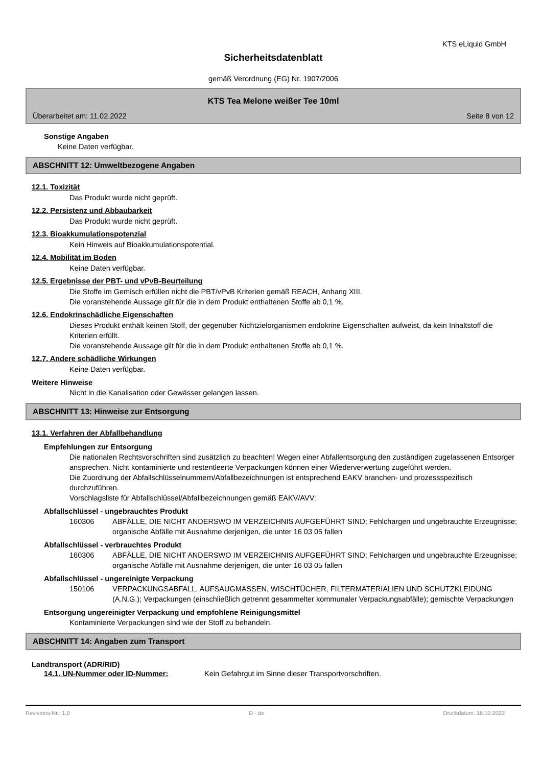KTS eLiquid GmbH
Sicherheitsdatenblatt
gemäß Verordnung (EG) Nr. 1907/2006
KTS Tea Melone weißer Tee 10ml
Überarbeitet am: 11.02.2022 Seite 8 von 12
Sonstige Angaben
Keine Daten verfügbar.
ABSCHNITT 12: Umweltbezogene Angaben
12.1. Toxizität
Das Produkt wurde nicht geprüft.
12.2. Persistenz und Abbaubarkeit
Das Produkt wurde nicht geprüft.
12.3. Bioakkumulationspotenzial
Kein Hinweis auf Bioakkumulationspotential.
12.4. Mobilität im Boden
Keine Daten verfügbar.
12.5. Ergebnisse der PBT- und vPvB-Beurteilung
Die Stoffe im Gemisch erfüllen nicht die PBT/vPvB Kriterien gemäß REACH, Anhang XIII.
Die voranstehende Aussage gilt für die in dem Produkt enthaltenen Stoffe ab 0,1 %.
12.6. Endokrinschädliche Eigenschaften
Dieses Produkt enthält keinen Stoff, der gegenüber Nichtzielorganismen endokrine Eigenschaften aufweist, da kein Inhaltstoff die Kriterien erfüllt.
Die voranstehende Aussage gilt für die in dem Produkt enthaltenen Stoffe ab 0,1 %.
12.7. Andere schädliche Wirkungen
Keine Daten verfügbar.
Weitere Hinweise
Nicht in die Kanalisation oder Gewässer gelangen lassen.
ABSCHNITT 13: Hinweise zur Entsorgung
13.1. Verfahren der Abfallbehandlung
Empfehlungen zur Entsorgung
Die nationalen Rechtsvorschriften sind zusätzlich zu beachten! Wegen einer Abfallentsorgung den zuständigen zugelassenen Entsorger ansprechen. Nicht kontaminierte und restentleerte Verpackungen können einer Wiederverwertung zugeführt werden.
Die Zuordnung der Abfallschlüsselnummern/Abfallbezeichnungen ist entsprechend EAKV branchen- und prozessspezifisch durchzuführen.
Vorschlagsliste für Abfallschlüssel/Abfallbezeichnungen gemäß EAKV/AVV:
Abfallschlüssel - ungebrauchtes Produkt
160306 ABFÄLLE, DIE NICHT ANDERSWO IM VERZEICHNIS AUFGEFÜHRT SIND; Fehlchargen und ungebrauchte Erzeugnisse; organische Abfälle mit Ausnahme derjenigen, die unter 16 03 05 fallen
Abfallschlüssel - verbrauchtes Produkt
160306 ABFÄLLE, DIE NICHT ANDERSWO IM VERZEICHNIS AUFGEFÜHRT SIND; Fehlchargen und ungebrauchte Erzeugnisse; organische Abfälle mit Ausnahme derjenigen, die unter 16 03 05 fallen
Abfallschlüssel - ungereinigte Verpackung
150106 VERPACKUNGSABFALL, AUFSAUGMASSEN, WISCHTÜCHER, FILTERMATERIALIEN UND SCHUTZKLEIDUNG (A.N.G.); Verpackungen (einschließlich getrennt gesammelter kommunaler Verpackungsabfälle); gemischte Verpackungen
Entsorgung ungereinigter Verpackung und empfohlene Reinigungsmittel
Kontaminierte Verpackungen sind wie der Stoff zu behandeln.
ABSCHNITT 14: Angaben zum Transport
Landtransport (ADR/RID)
14.1. UN-Nummer oder ID-Nummer: Kein Gefahrgut im Sinne dieser Transportvorschriften.
Revisions-Nr.: 1,0 D - de Druckdatum: 18.10.2023